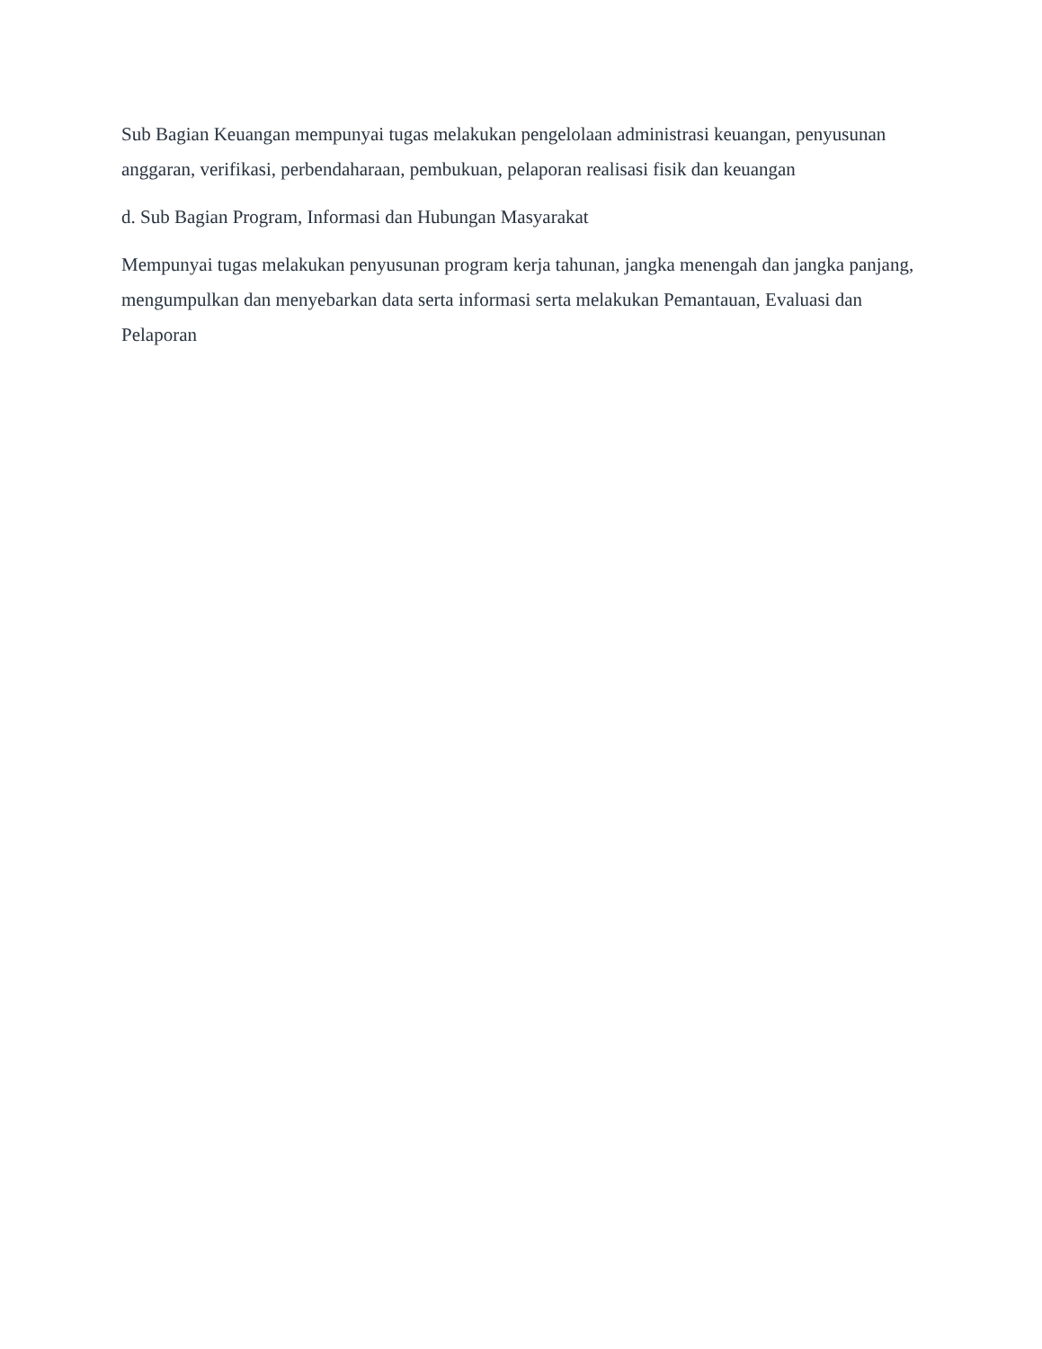Sub Bagian Keuangan mempunyai tugas melakukan pengelolaan administrasi keuangan, penyusunan anggaran, verifikasi, perbendaharaan, pembukuan, pelaporan realisasi fisik dan keuangan
d. Sub Bagian Program, Informasi dan Hubungan Masyarakat
Mempunyai tugas melakukan penyusunan program kerja tahunan, jangka menengah dan jangka panjang, mengumpulkan dan menyebarkan data serta informasi serta melakukan Pemantauan, Evaluasi dan Pelaporan